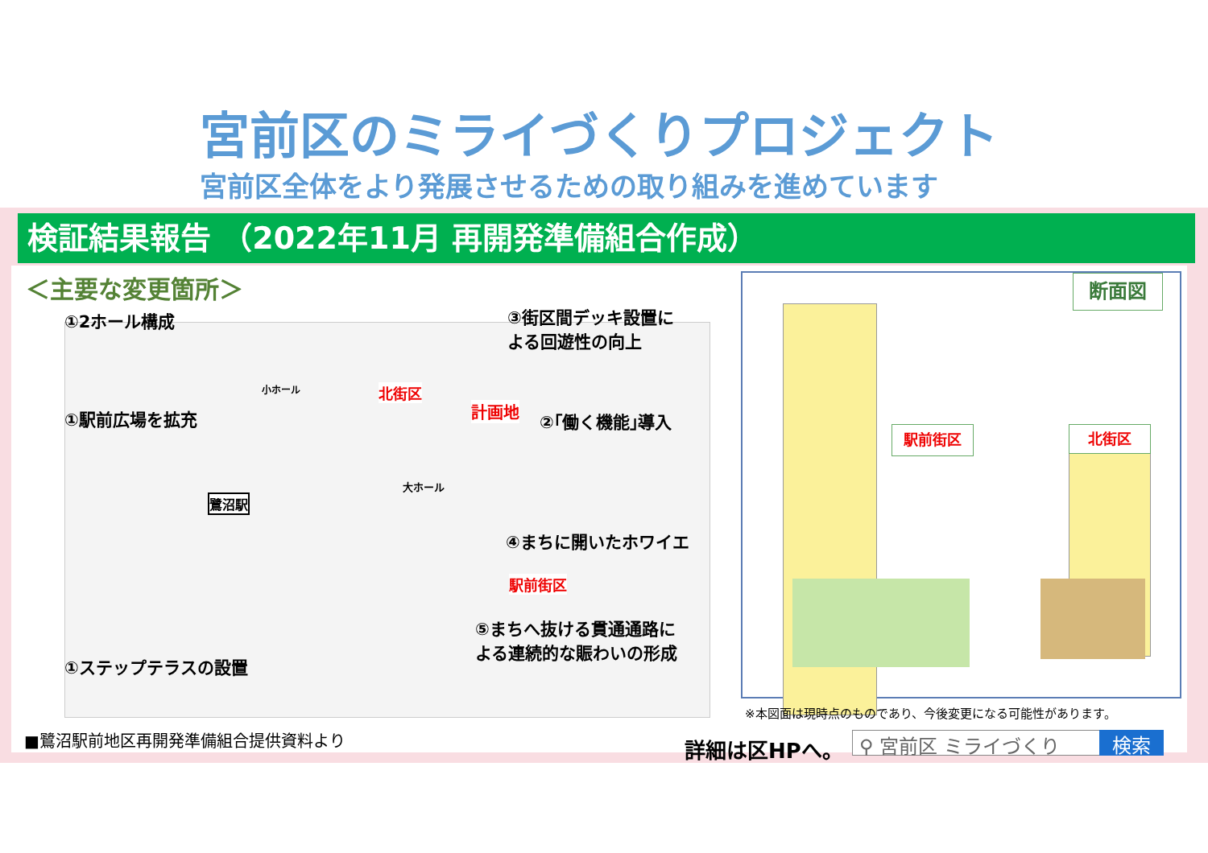宮前区のミライづくりプロジェクト
宮前区全体をより発展させるための取り組みを進めています
検証結果報告 （2022年11月 再開発準備組合作成）
＜主要な変更箇所＞
①2ホール構成
③街区間デッキ設置に
よる回遊性の向上
①駅前広場を拡充 ②｢働く機能｣導入
④まちに開いたホワイエ
⑤まちへ抜ける貫通通路に
よる連続的な賑わいの形成
①ステップテラスの設置
北街区
計画地
駅前街区
鷺沼駅
大ホール
小ホール
断面図
駅前街区 北街区
※本図面は現時点のものであり、今後変更になる可能性があります。
■鷺沼駅前地区再開発準備組合提供資料より
詳細は区HPへ。 ⚲ 宮前区 ミライづくり 検索